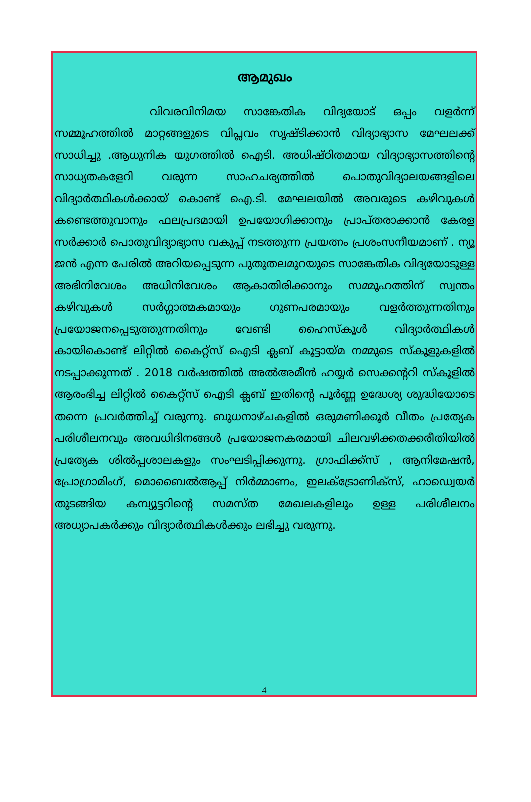ആമുഖം
വിവരവിനിമയ സാങ്കേതിക വിദ്യയോട് ഒപ്പം വളർന്ന് സമ്മൂഹത്തിൽ മാറ്റങ്ങളുടെ വിപ്ലവം സൃഷ്ടിക്കാൻ വിദ്യാഭ്യാസ മേഘലക്ക് സാധിച്ചു .ആധുനിക യുഗത്തിൽ ഐടി. അധിഷ്ഠിതമായ വിദ്യാഭ്യാസത്തിന്റെ സാധ്യതകളേറി വരുന്ന സാഹചര്യത്തിൽ പൊതുവിദ്യാലയങ്ങളിലെ വിദ്യാർത്ഥികൾക്കായ് കൊണ്ട് ഐ.ടി. മേഘലയിൽ അവരുടെ കഴിവുകൾ കണ്ടെത്തുവാനും ഫലപ്രദമായി ഉപയോഗിക്കാനും പ്രാപ്തരാക്കാൻ കേരള സർക്കാർ പൊതുവിദ്യാഭ്യാസ വകുപ്പ് നടത്തുന്ന പ്രയത്നം പ്രശംസനീയമാണ് . ന്യൂ ജൻ എന്ന പേരിൽ അറിയപ്പെടുന്ന പുതുതലമുറയുടെ സാങ്കേതിക വിദ്യയോടുള്ള അഭിനിവേശം അധിനിവേശം ആകാതിരിക്കാനും സമ്മൂഹത്തിന് സ്വന്തം കഴിവുകൾ സർഗ്ഗാത്മകമായും ഗുണപരമായും വളർത്തുന്നതിനും പ്രയോജനപ്പെടുത്തുന്നതിനും വേണ്ടി ഹൈസ്കൂൾ വിദ്യാർത്ഥികൾ കായികൊണ്ട് ലിറ്റിൽ കൈറ്റ്സ് ഐടി ക്ലബ് കൂട്ടായ്മ നമ്മുടെ സ്കൂളുകളിൽ നടപ്പാക്കുന്നത് . 2018 വർഷത്തിൽ അൽഅമീൻ ഹയ്യർ സെക്കന്ററി സ്കൂളിൽ ആരംഭിച്ച ലിറ്റിൽ കൈറ്റ്സ് ഐടി ക്ലബ് ഇതിന്റെ പൂർണ്ണ ഉദ്ധേശ്യ ശുദ്ധിയോടെ തന്നെ പ്രവർത്തിച്ച് വരുന്നു. ബുധനാഴ്ചകളിൽ ഒരുമണിക്കൂർ വീതം പ്രത്യേക പരിശീലനവും അവധിദിനങ്ങൾ പ്രയോജനകരമായി ചിലവഴിക്കതക്കരീതിയിൽ പ്രത്യേക ശിൽപ്പശാലകളും സംഘടിപ്പിക്കുന്നു. ഗ്രാഫിക്ക്സ് , ആനിമേഷൻ, പ്രോഗ്രാമിംഗ്, മൊബൈൽആപ്പ് നിർമ്മാണം, ഇലക്ട്രോണിക്സ്, ഹാഡ്വെയർ തുടങ്ങിയ കമ്പ്യൂട്ടറിന്റെ സമസ്ത മേഖലകളിലും ഉള്ള പരിശീലനം അധ്യാപകർക്കും വിദ്യാർത്ഥികൾക്കും ലഭിച്ചു വരുന്നു.
4